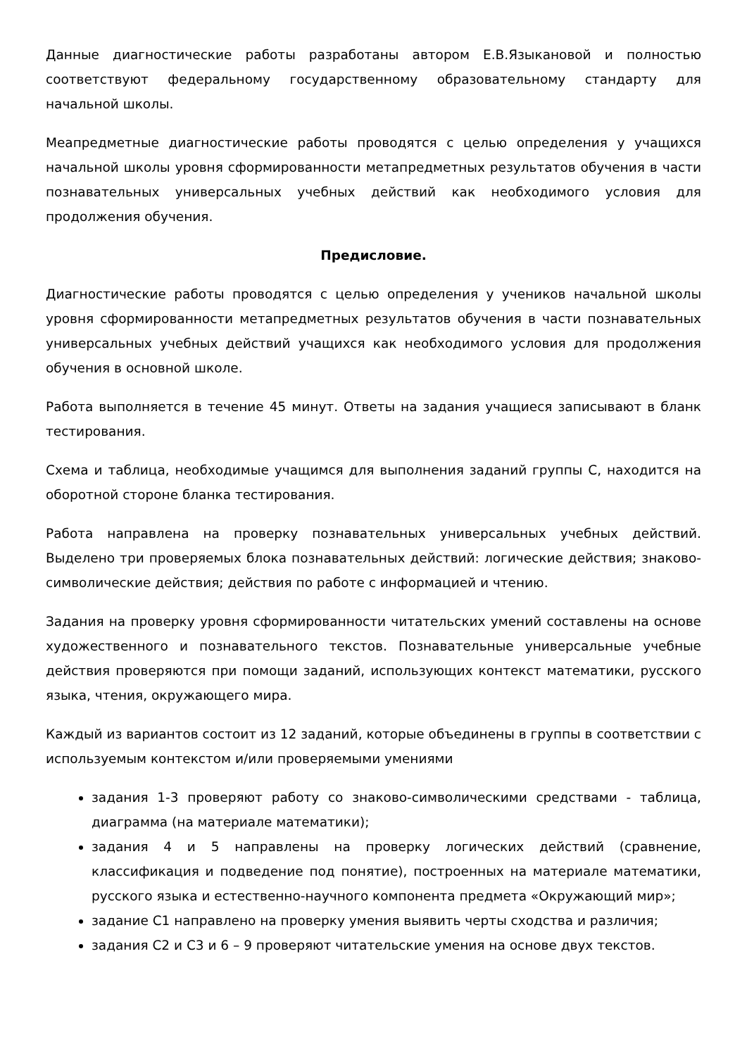Данные диагностические работы разработаны автором Е.В.Языкановой и полностью соответствуют федеральному государственному образовательному стандарту для начальной школы.
Меапредметные диагностические работы проводятся с целью определения у учащихся начальной школы уровня сформированности метапредметных результатов обучения в части познавательных универсальных учебных действий как необходимого условия для продолжения обучения.
Предисловие.
Диагностические работы проводятся с целью определения у учеников начальной школы уровня сформированности метапредметных результатов обучения в части познавательных универсальных учебных действий учащихся как необходимого условия для продолжения обучения в основной школе.
Работа выполняется в течение 45 минут. Ответы на задания учащиеся записывают в бланк тестирования.
Схема и таблица, необходимые учащимся для выполнения заданий группы С, находится на оборотной стороне бланка тестирования.
Работа направлена на проверку познавательных универсальных учебных действий. Выделено три проверяемых блока познавательных действий: логические действия; знаково-символические действия; действия по работе с информацией и чтению.
Задания на проверку уровня сформированности читательских умений составлены на основе художественного и познавательного текстов. Познавательные универсальные учебные действия проверяются при помощи заданий, использующих контекст математики, русского языка, чтения, окружающего мира.
Каждый из вариантов состоит из 12 заданий, которые объединены в группы в соответствии с используемым контекстом и/или проверяемыми умениями
задания 1-3 проверяют работу со знаково-символическими средствами - таблица, диаграмма (на материале математики);
задания 4 и 5 направлены на проверку логических действий (сравнение, классификация и подведение под понятие), построенных на материале математики, русского языка и естественно-научного компонента предмета «Окружающий мир»;
задание С1 направлено на проверку умения выявить черты сходства и различия;
задания С2 и С3 и 6 – 9 проверяют читательские умения на основе двух текстов.